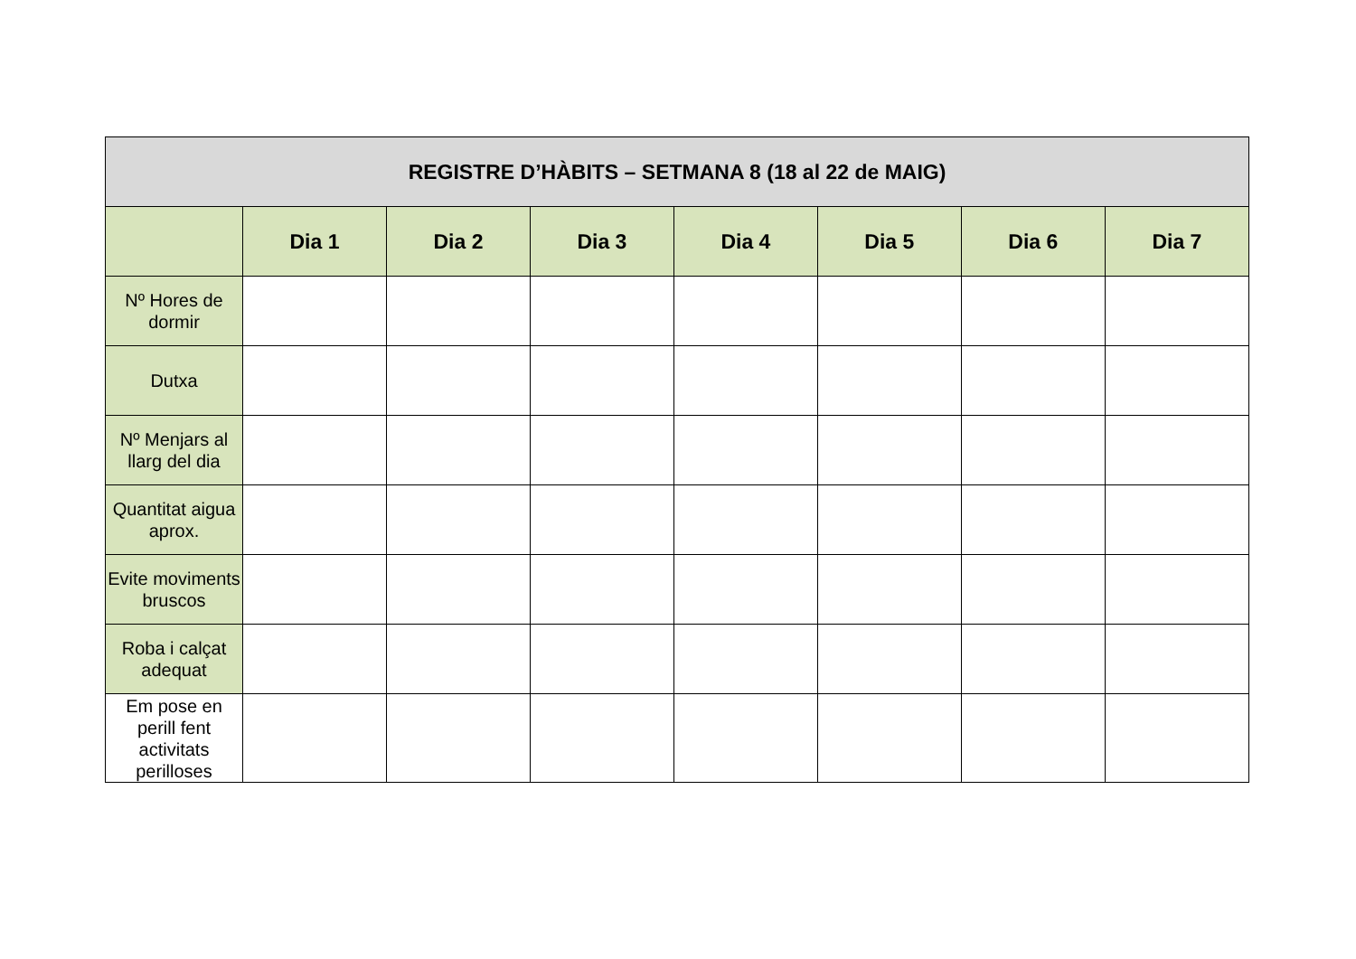| REGISTRE D’HÀBITS – SETMANA 8 (18 al 22 de MAIG) | | | | | | | |
| --- | --- | --- | --- | --- | --- | --- | --- |
| | Dia 1 | Dia 2 | Dia 3 | Dia 4 | Dia 5 | Dia 6 | Dia 7 |
| Nº Hores de dormir | | | | | | | |
| Dutxa | | | | | | | |
| Nº Menjars al llarg del dia | | | | | | | |
| Quantitat aigua aprox. | | | | | | | |
| Evite moviments bruscos | | | | | | | |
| Roba i calçat adequat | | | | | | | |
| Em pose en perill fent activitats perilloses | | | | | | | |